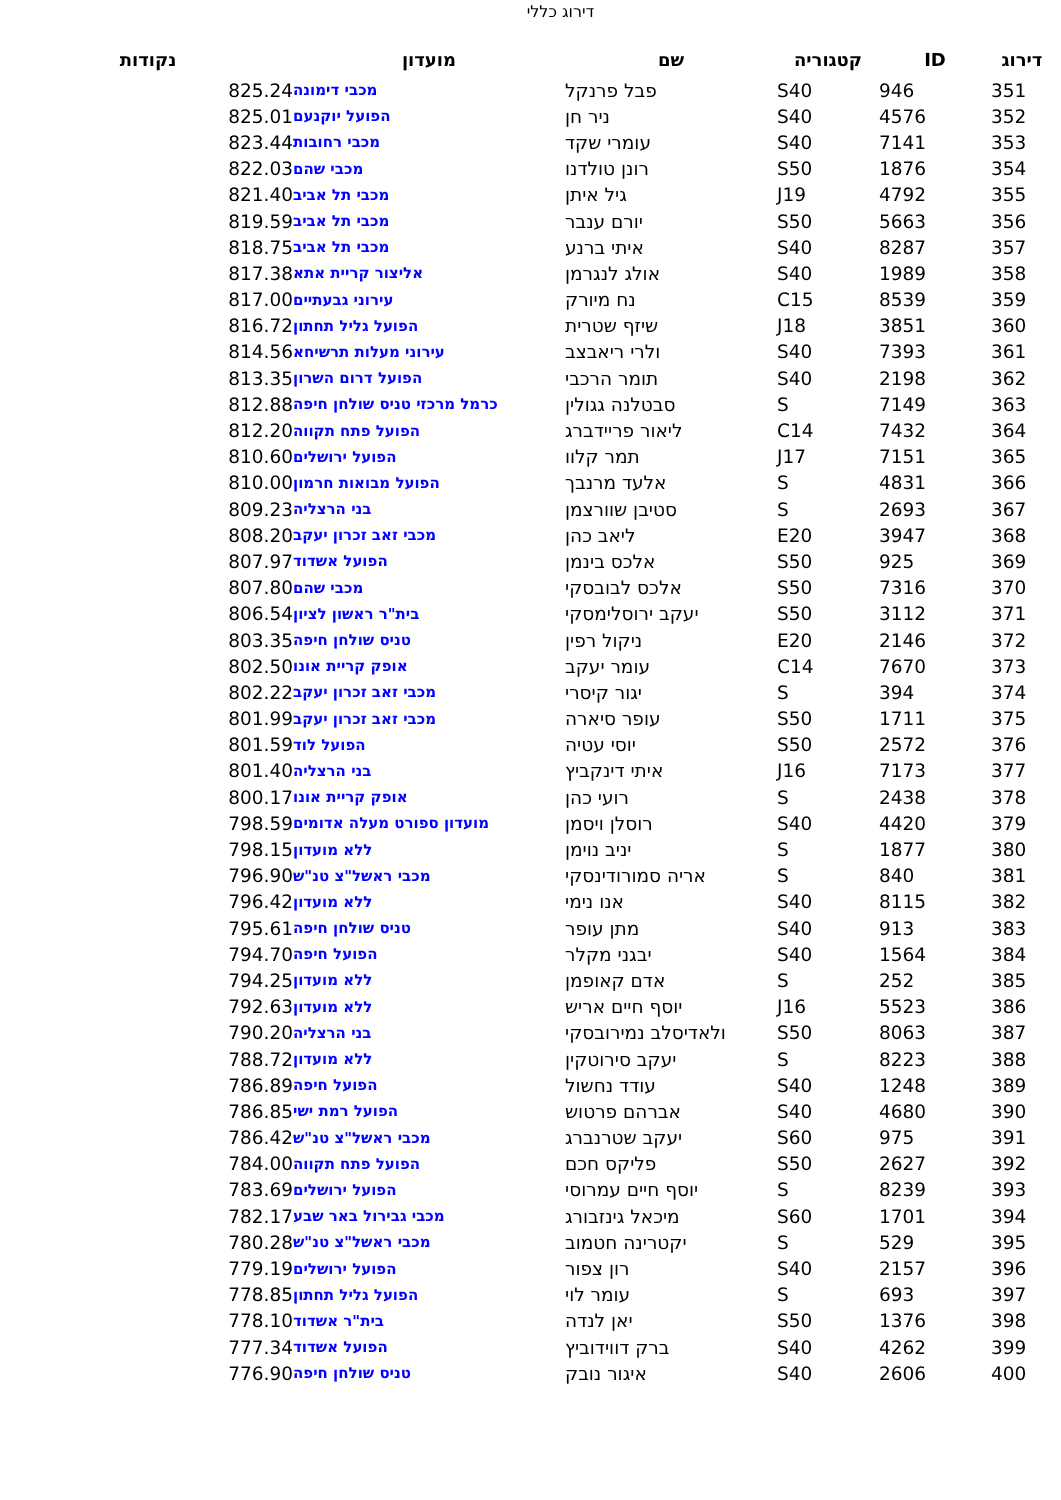דירוג כללי
| דירוג | ID | קטגוריה | שם | מועדון | נקודות |
| --- | --- | --- | --- | --- | --- |
| 351 | 946 | S40 | פבל פרנקל | מכבי דימונה | 825.24 |
| 352 | 4576 | S40 | ניר חן | הפועל יוקנעם | 825.01 |
| 353 | 7141 | S40 | עומרי שקד | מכבי רחובות | 823.44 |
| 354 | 1876 | S50 | רונן טולדנו | מכבי שהם | 822.03 |
| 355 | 4792 | J19 | גיל איתן | מכבי תל אביב | 821.40 |
| 356 | 5663 | S50 | יורם ענבר | מכבי תל אביב | 819.59 |
| 357 | 8287 | S40 | איתי ברנע | מכבי תל אביב | 818.75 |
| 358 | 1989 | S40 | אולג לנגרמן | אליצור קריית אתא | 817.38 |
| 359 | 8539 | C15 | נח מיורק | עירוני גבעתיים | 817.00 |
| 360 | 3851 | J18 | שיזף שטרית | הפועל גליל תחתון | 816.72 |
| 361 | 7393 | S40 | ולרי ריאבצב | עירוני מעלות תרשיחא | 814.56 |
| 362 | 2198 | S40 | תומר הרכבי | הפועל דרום השרון | 813.35 |
| 363 | 7149 | S | סבטלנה גגולין | כרמל מרכזי טניס שולחן חיפה | 812.88 |
| 364 | 7432 | C14 | ליאור פריידברג | הפועל פתח תקווה | 812.20 |
| 365 | 7151 | J17 | תמר קלוו | הפועל ירושלים | 810.60 |
| 366 | 4831 | S | אלעד מרנבך | הפועל מבואות חרמון | 810.00 |
| 367 | 2693 | S | סטיבן שוורצמן | בני הרצליה | 809.23 |
| 368 | 3947 | E20 | ליאב כהן | מכבי זאב זכרון יעקב | 808.20 |
| 369 | 925 | S50 | אלכס בינמן | הפועל אשדוד | 807.97 |
| 370 | 7316 | S50 | אלכס לבובסקי | מכבי שהם | 807.80 |
| 371 | 3112 | S50 | יעקב ירוסלימסקי | בית"ר ראשון לציון | 806.54 |
| 372 | 2146 | E20 | ניקול רפין | טניס שולחן חיפה | 803.35 |
| 373 | 7670 | C14 | עומר יעקב | אופק קריית אונו | 802.50 |
| 374 | 394 | S | יגור קיסרי | מכבי זאב זכרון יעקב | 802.22 |
| 375 | 1711 | S50 | עופר סיארה | מכבי זאב זכרון יעקב | 801.99 |
| 376 | 2572 | S50 | יוסי עטיה | הפועל לוד | 801.59 |
| 377 | 7173 | J16 | איתי דינקביץ | בני הרצליה | 801.40 |
| 378 | 2438 | S | רועי כהן | אופק קריית אונו | 800.17 |
| 379 | 4420 | S40 | רוסלן ויסמן | מועדון ספורט מעלה אדומים | 798.59 |
| 380 | 1877 | S | יניב נוימן | ללא מועדון | 798.15 |
| 381 | 840 | S | אריה סמורודינסקי | מכבי ראשל"צ טנ"ש | 796.90 |
| 382 | 8115 | S40 | אנו נימי | ללא מועדון | 796.42 |
| 383 | 913 | S40 | מתן עופר | טניס שולחן חיפה | 795.61 |
| 384 | 1564 | S40 | יבגני מקלר | הפועל חיפה | 794.70 |
| 385 | 252 | S | אדם קאופמן | ללא מועדון | 794.25 |
| 386 | 5523 | J16 | יוסף חיים אריש | ללא מועדון | 792.63 |
| 387 | 8063 | S50 | ולאדיסלב נמירובסקי | בני הרצליה | 790.20 |
| 388 | 8223 | S | יעקב סירוטקין | ללא מועדון | 788.72 |
| 389 | 1248 | S40 | עודד נחשול | הפועל חיפה | 786.89 |
| 390 | 4680 | S40 | אברהם פרטוש | הפועל רמת ישי | 786.85 |
| 391 | 975 | S60 | יעקב שטרנברג | מכבי ראשל"צ טנ"ש | 786.42 |
| 392 | 2627 | S50 | פליקס חכם | הפועל פתח תקווה | 784.00 |
| 393 | 8239 | S | יוסף חיים עמרוסי | הפועל ירושלים | 783.69 |
| 394 | 1701 | S60 | מיכאל גינזבורג | מכבי גבירול באר שבע | 782.17 |
| 395 | 529 | S | יקטרינה חטמוב | מכבי ראשל"צ טנ"ש | 780.28 |
| 396 | 2157 | S40 | רון צפור | הפועל ירושלים | 779.19 |
| 397 | 693 | S | עומר לוי | הפועל גליל תחתון | 778.85 |
| 398 | 1376 | S50 | יאן לנדה | בית"ר אשדוד | 778.10 |
| 399 | 4262 | S40 | ברק דווידוביץ | הפועל אשדוד | 777.34 |
| 400 | 2606 | S40 | איגור נובק | טניס שולחן חיפה | 776.90 |